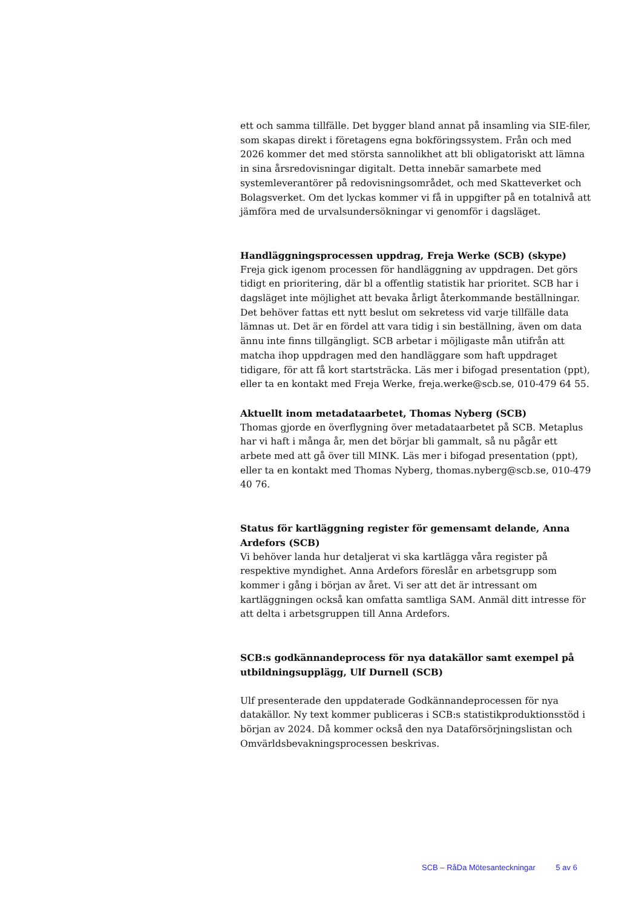ett och samma tillfälle. Det bygger bland annat på insamling via SIE-filer, som skapas direkt i företagens egna bokföringssystem. Från och med 2026 kommer det med största sannolikhet att bli obligatoriskt att lämna in sina årsredovisningar digitalt. Detta innebär samarbete med systemleverantörer på redovisningsområdet, och med Skatteverket och Bolagsverket. Om det lyckas kommer vi få in uppgifter på en totalnivå att jämföra med de urvalsundersökningar vi genomför i dagsläget.
Handläggningsprocessen uppdrag, Freja Werke (SCB) (skype)
Freja gick igenom processen för handläggning av uppdragen. Det görs tidigt en prioritering, där bl a offentlig statistik har prioritet. SCB har i dagsläget inte möjlighet att bevaka årligt återkommande beställningar. Det behöver fattas ett nytt beslut om sekretess vid varje tillfälle data lämnas ut. Det är en fördel att vara tidig i sin beställning, även om data ännu inte finns tillgängligt. SCB arbetar i möjligaste mån utifrån att matcha ihop uppdragen med den handläggare som haft uppdraget tidigare, för att få kort startsträcka. Läs mer i bifogad presentation (ppt), eller ta en kontakt med Freja Werke, freja.werke@scb.se, 010-479 64 55.
Aktuellt inom metadataarbetet, Thomas Nyberg (SCB)
Thomas gjorde en överflygning över metadataarbetet på SCB. Metaplus har vi haft i många år, men det börjar bli gammalt, så nu pågår ett arbete med att gå över till MINK. Läs mer i bifogad presentation (ppt), eller ta en kontakt med Thomas Nyberg, thomas.nyberg@scb.se, 010-479 40 76.
Status för kartläggning register för gemensamt delande, Anna Ardefors (SCB)
Vi behöver landa hur detaljerat vi ska kartlägga våra register på respektive myndighet. Anna Ardefors föreslår en arbetsgrupp som kommer i gång i början av året. Vi ser att det är intressant om kartläggningen också kan omfatta samtliga SAM. Anmäl ditt intresse för att delta i arbetsgruppen till Anna Ardefors.
SCB:s godkännandeprocess för nya datakällor samt exempel på utbildningsupplägg, Ulf Durnell (SCB)
Ulf presenterade den uppdaterade Godkännandeprocessen för nya datakällor. Ny text kommer publiceras i SCB:s statistikproduktionsstöd i början av 2024. Då kommer också den nya Dataförsörjningslistan och Omvärldsbevakningsprocessen beskrivas.
SCB – RåDa Mötesanteckningar 5 av 6